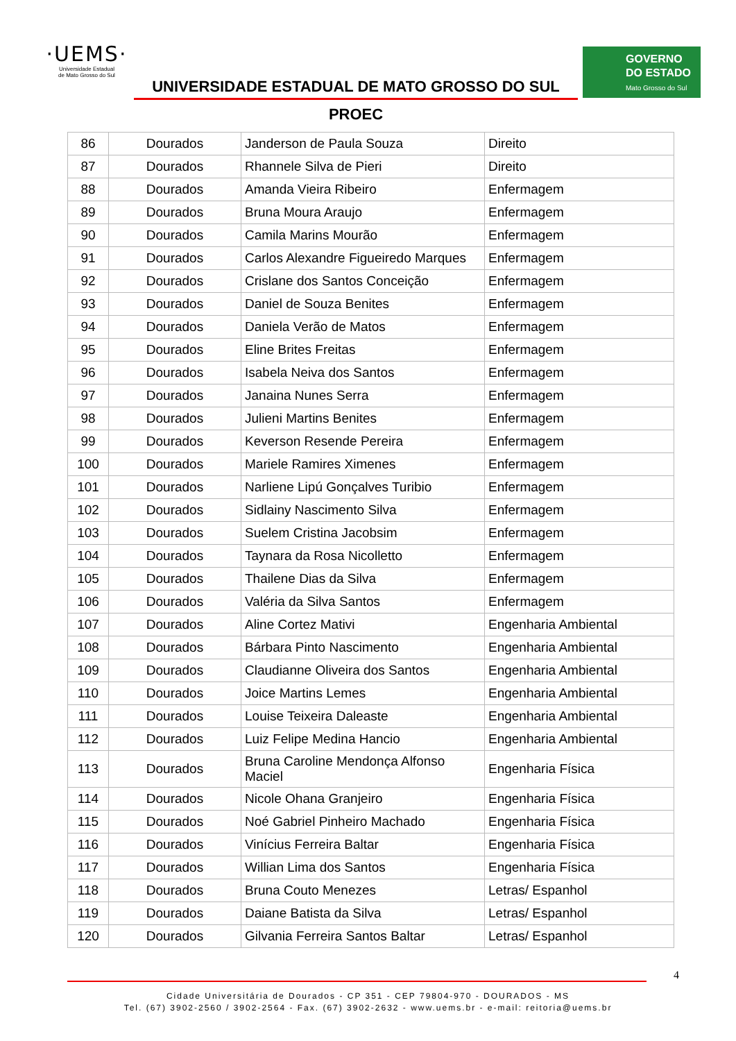·UEMS·
Universidade Estadual
de Mato Grosso do Sul
UNIVERSIDADE ESTADUAL DE MATO GROSSO DO SUL
GOVERNO
DO ESTADO
Mato Grosso do Sul
PROEC
| 86 | Dourados | Janderson de Paula Souza | Direito |
| 87 | Dourados | Rhannele Silva de Pieri | Direito |
| 88 | Dourados | Amanda Vieira Ribeiro | Enfermagem |
| 89 | Dourados | Bruna Moura Araujo | Enfermagem |
| 90 | Dourados | Camila Marins Mourão | Enfermagem |
| 91 | Dourados | Carlos Alexandre Figueiredo Marques | Enfermagem |
| 92 | Dourados | Crislane dos Santos Conceição | Enfermagem |
| 93 | Dourados | Daniel de Souza Benites | Enfermagem |
| 94 | Dourados | Daniela Verão de Matos | Enfermagem |
| 95 | Dourados | Eline Brites Freitas | Enfermagem |
| 96 | Dourados | Isabela Neiva dos Santos | Enfermagem |
| 97 | Dourados | Janaina Nunes Serra | Enfermagem |
| 98 | Dourados | Julieni Martins Benites | Enfermagem |
| 99 | Dourados | Keverson Resende Pereira | Enfermagem |
| 100 | Dourados | Mariele Ramires Ximenes | Enfermagem |
| 101 | Dourados | Narliene Lipú Gonçalves Turibio | Enfermagem |
| 102 | Dourados | Sidlainy Nascimento Silva | Enfermagem |
| 103 | Dourados | Suelem Cristina Jacobsim | Enfermagem |
| 104 | Dourados | Taynara da Rosa Nicolletto | Enfermagem |
| 105 | Dourados | Thailene Dias da Silva | Enfermagem |
| 106 | Dourados | Valéria da Silva Santos | Enfermagem |
| 107 | Dourados | Aline Cortez Mativi | Engenharia Ambiental |
| 108 | Dourados | Bárbara Pinto Nascimento | Engenharia Ambiental |
| 109 | Dourados | Claudianne Oliveira dos Santos | Engenharia Ambiental |
| 110 | Dourados | Joice Martins Lemes | Engenharia Ambiental |
| 111 | Dourados | Louise Teixeira Daleaste | Engenharia Ambiental |
| 112 | Dourados | Luiz Felipe Medina Hancio | Engenharia Ambiental |
| 113 | Dourados | Bruna Caroline Mendonça Alfonso Maciel | Engenharia Física |
| 114 | Dourados | Nicole Ohana Granjeiro | Engenharia Física |
| 115 | Dourados | Noé Gabriel Pinheiro Machado | Engenharia Física |
| 116 | Dourados | Vinícius Ferreira Baltar | Engenharia Física |
| 117 | Dourados | Willian Lima dos Santos | Engenharia Física |
| 118 | Dourados | Bruna Couto Menezes | Letras/ Espanhol |
| 119 | Dourados | Daiane Batista da Silva | Letras/ Espanhol |
| 120 | Dourados | Gilvania Ferreira Santos Baltar | Letras/ Espanhol |
4
Cidade Universitária de Dourados - CP 351 - CEP 79804-970 - DOURADOS - MS
Tel. (67) 3902-2560 / 3902-2564 - Fax. (67) 3902-2632 - www.uems.br - e-mail: reitoria@uems.br